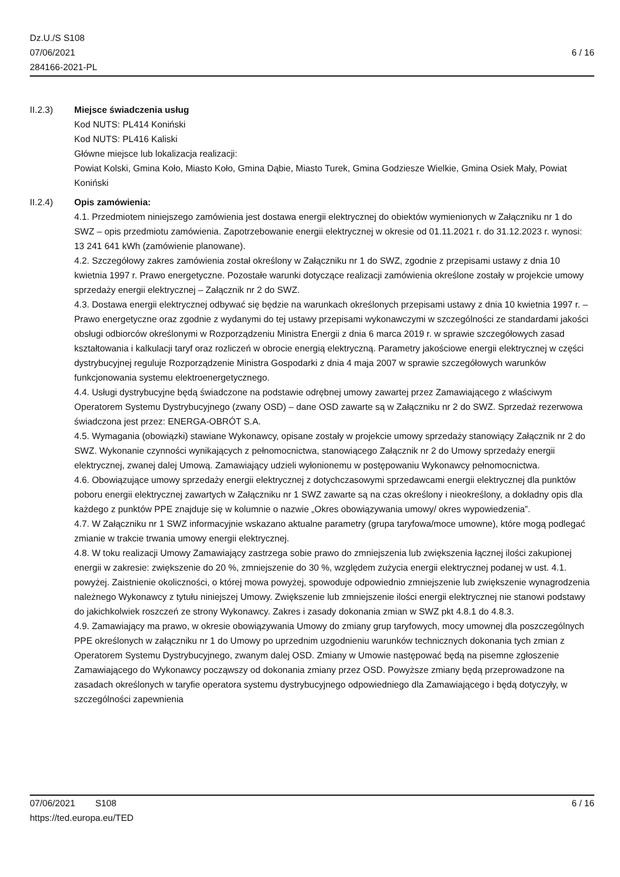Dz.U./S S108
07/06/2021
284166-2021-PL
6 / 16
II.2.3) Miejsce świadczenia usług
Kod NUTS: PL414 Koniński
Kod NUTS: PL416 Kaliski
Główne miejsce lub lokalizacja realizacji:
Powiat Kolski, Gmina Koło, Miasto Koło, Gmina Dąbie, Miasto Turek, Gmina Godziesze Wielkie, Gmina Osiek Mały, Powiat Koniński
II.2.4) Opis zamówienia:
4.1. Przedmiotem niniejszego zamówienia jest dostawa energii elektrycznej do obiektów wymienionych w Załączniku nr 1 do SWZ – opis przedmiotu zamówienia. Zapotrzebowanie energii elektrycznej w okresie od 01.11.2021 r. do 31.12.2023 r. wynosi: 13 241 641 kWh (zamówienie planowane).
4.2. Szczegółowy zakres zamówienia został określony w Załączniku nr 1 do SWZ, zgodnie z przepisami ustawy z dnia 10 kwietnia 1997 r. Prawo energetyczne. Pozostałe warunki dotyczące realizacji zamówienia określone zostały w projekcie umowy sprzedaży energii elektrycznej – Załącznik nr 2 do SWZ.
4.3. Dostawa energii elektrycznej odbywać się będzie na warunkach określonych przepisami ustawy z dnia 10 kwietnia 1997 r. – Prawo energetyczne oraz zgodnie z wydanymi do tej ustawy przepisami wykonawczymi w szczególności ze standardami jakości obsługi odbiorców określonymi w Rozporządzeniu Ministra Energii z dnia 6 marca 2019 r. w sprawie szczegółowych zasad kształtowania i kalkulacji taryf oraz rozliczeń w obrocie energią elektryczną. Parametry jakościowe energii elektrycznej w części dystrybucyjnej reguluje Rozporządzenie Ministra Gospodarki z dnia 4 maja 2007 w sprawie szczegółowych warunków funkcjonowania systemu elektroenergetycznego.
4.4. Usługi dystrybucyjne będą świadczone na podstawie odrębnej umowy zawartej przez Zamawiającego z właściwym Operatorem Systemu Dystrybucyjnego (zwany OSD) – dane OSD zawarte są w Załączniku nr 2 do SWZ. Sprzedaż rezerwowa świadczona jest przez: ENERGA-OBRÓT S.A.
4.5. Wymagania (obowiązki) stawiane Wykonawcy, opisane zostały w projekcie umowy sprzedaży stanowiący Załącznik nr 2 do SWZ. Wykonanie czynności wynikających z pełnomocnictwa, stanowiącego Załącznik nr 2 do Umowy sprzedaży energii elektrycznej, zwanej dalej Umową. Zamawiający udzieli wyłonionemu w postępowaniu Wykonawcy pełnomocnictwa.
4.6. Obowiązujące umowy sprzedaży energii elektrycznej z dotychczasowymi sprzedawcami energii elektrycznej dla punktów poboru energii elektrycznej zawartych w Załączniku nr 1 SWZ zawarte są na czas określony i nieokreślony, a dokładny opis dla każdego z punktów PPE znajduje się w kolumnie o nazwie „Okres obowiązywania umowy/ okres wypowiedzenia”.
4.7. W Załączniku nr 1 SWZ informacyjnie wskazano aktualne parametry (grupa taryfowa/moce umowne), które mogą podlegać zmianie w trakcie trwania umowy energii elektrycznej.
4.8. W toku realizacji Umowy Zamawiający zastrzega sobie prawo do zmniejszenia lub zwiększenia łącznej ilości zakupionej energii w zakresie: zwiększenie do 20 %, zmniejszenie do 30 %, względem zużycia energii elektrycznej podanej w ust. 4.1. powyżej. Zaistnienie okoliczności, o której mowa powyżej, spowoduje odpowiednio zmniejszenie lub zwiększenie wynagrodzenia należnego Wykonawcy z tytułu niniejszej Umowy. Zwiększenie lub zmniejszenie ilości energii elektrycznej nie stanowi podstawy do jakichkolwiek roszczeń ze strony Wykonawcy. Zakres i zasady dokonania zmian w SWZ pkt 4.8.1 do 4.8.3.
4.9. Zamawiający ma prawo, w okresie obowiązywania Umowy do zmiany grup taryfowych, mocy umownej dla poszczególnych PPE określonych w załączniku nr 1 do Umowy po uprzednim uzgodnieniu warunków technicznych dokonania tych zmian z Operatorem Systemu Dystrybucyjnego, zwanym dalej OSD. Zmiany w Umowie następować będą na pisemne zgłoszenie Zamawiającego do Wykonawcy począwszy od dokonania zmiany przez OSD. Powyższe zmiany będą przeprowadzone na zasadach określonych w taryfie operatora systemu dystrybucyjnego odpowiedniego dla Zamawiającego i będą dotyczyły, w szczególności zapewnienia
07/06/2021 S108 6 / 16
https://ted.europa.eu/TED